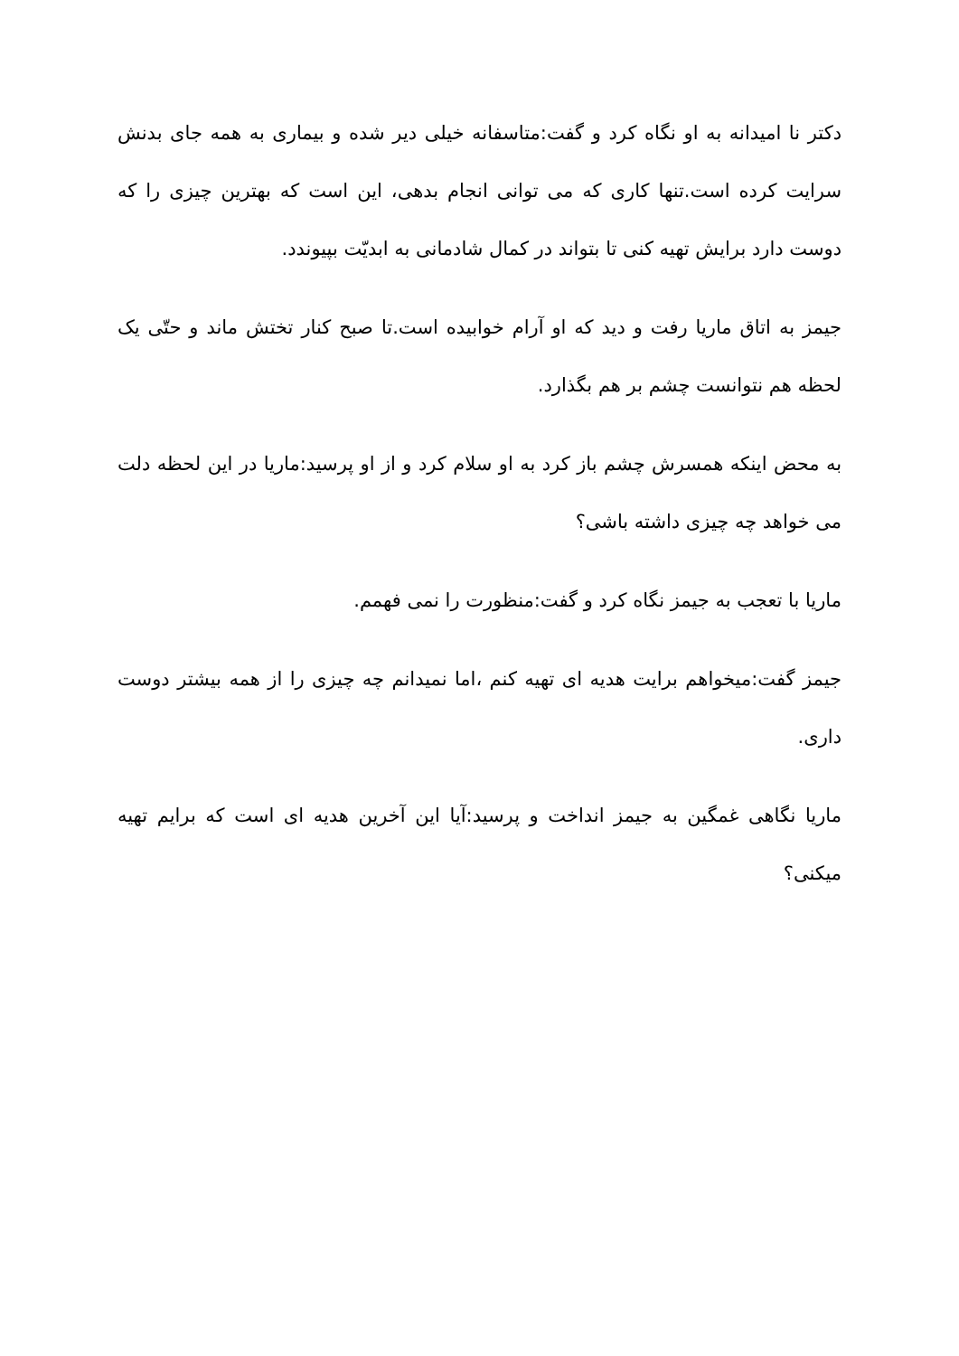دکتر نا امیدانه به او نگاه کرد و گفت:متاسفانه خیلی دیر شده و بیماری به همه جای بدنش سرایت کرده است.تنها کاری که می توانی انجام بدهی، این است که بهترین چیزی را که دوست دارد برایش تهیه کنی تا بتواند در کمال شادمانی به ابدیّت بپیوندد.
جیمز به اتاق ماریا رفت و دید که او آرام خوابیده است.تا صبح کنار تختش ماند و حتّی یک لحظه هم نتوانست چشم بر هم بگذارد.
به محض اینکه همسرش چشم باز کرد به او سلام کرد و از او پرسید:ماریا در این لحظه دلت می خواهد چه چیزی داشته باشی؟
ماریا با تعجب به جیمز نگاه کرد و گفت:منظورت را نمی فهمم.
جیمز گفت:میخواهم برایت هدیه ای تهیه کنم ،اما نمیدانم چه چیزی را از همه بیشتر دوست داری.
ماریا نگاهی غمگین به جیمز انداخت و پرسید:آیا این آخرین هدیه ای است که برایم تهیه میکنی؟